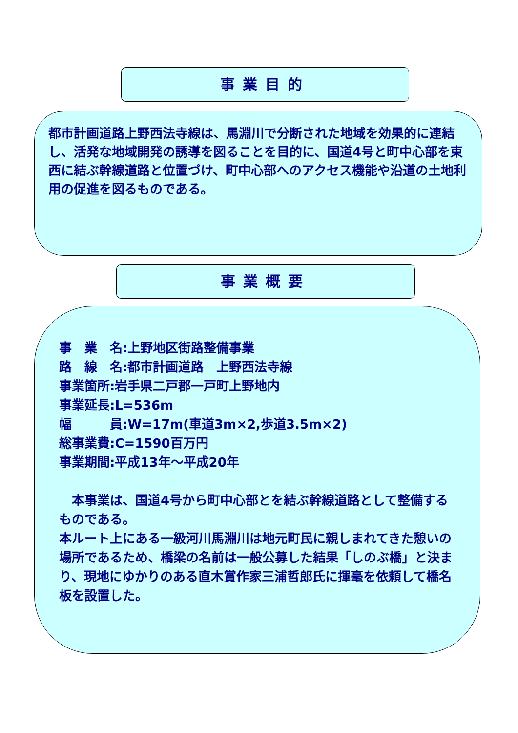事業目的
都市計画道路上野西法寺線は、馬淵川で分断された地域を効果的に連結し、活発な地域開発の誘導を図ることを目的に、国道4号と町中心部を東西に結ぶ幹線道路と位置づけ、町中心部へのアクセス機能や沿道の土地利用の促進を図るものである。
事業概要
事　業　名:上野地区街路整備事業
路　線　名:都市計画道路　上野西法寺線
事業箇所:岩手県二戸郡一戸町上野地内
事業延長:L=536m
幅　　　員:W=17m(車道3m×2,歩道3.5m×2)
総事業費:C=1590百万円
事業期間:平成13年～平成20年
　本事業は、国道4号から町中心部とを結ぶ幹線道路として整備するものである。
本ルート上にある一級河川馬淵川は地元町民に親しまれてきた憩いの場所であるため、橋梁の名前は一般公募した結果「しのぶ橋」と決まり、現地にゆかりのある直木賞作家三浦哲郎氏に揮毫を依頼して橋名板を設置した。